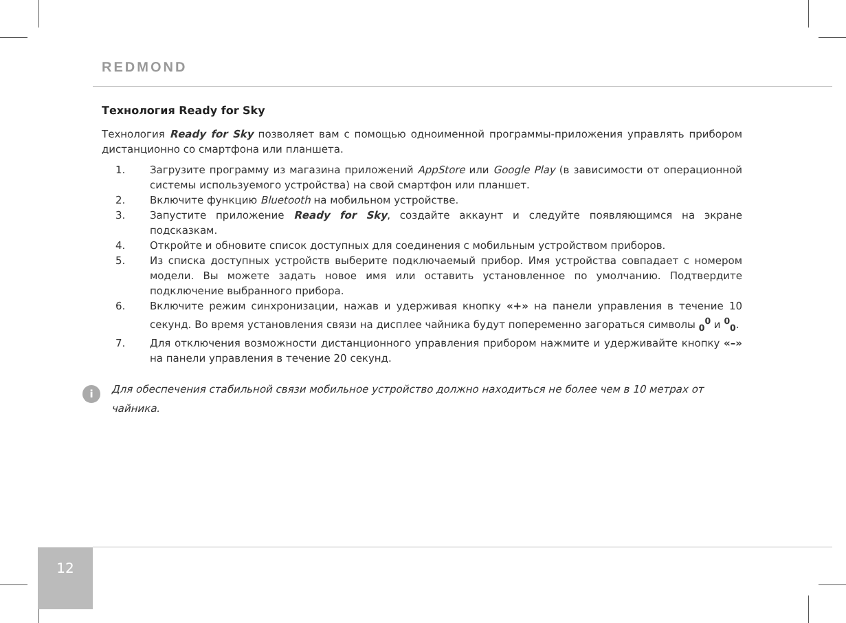REDMOND
Технология Ready for Sky
Технология Ready for Sky позволяет вам с помощью одноименной программы-приложения управлять прибором дистанционно со смартфона или планшета.
1. Загрузите программу из магазина приложений AppStore или Google Play (в зависимости от операционной системы используемого устройства) на свой смартфон или планшет.
2. Включите функцию Bluetooth на мобильном устройстве.
3. Запустите приложение Ready for Sky, создайте аккаунт и следуйте появляющимся на экране подсказкам.
4. Откройте и обновите список доступных для соединения с мобильным устройством приборов.
5. Из списка доступных устройств выберите подключаемый прибор. Имя устройства совпадает с номером модели. Вы можете задать новое имя или оставить установленное по умолчанию. Подтвердите подключение выбранного прибора.
6. Включите режим синхронизации, нажав и удерживая кнопку «+» на панели управления в течение 10 секунд. Во время установления связи на дисплее чайника будут попеременно загораться символы <sub>0</sub><sup>0</sup> и <sup>0</sup><sub>0</sub>.
7. Для отключения возможности дистанционного управления прибором нажмите и удерживайте кнопку «–» на панели управления в течение 20 секунд.
i
Для обеспечения стабильной связи мобильное устройство должно находиться не более чем в 10 метрах от чайника.
12